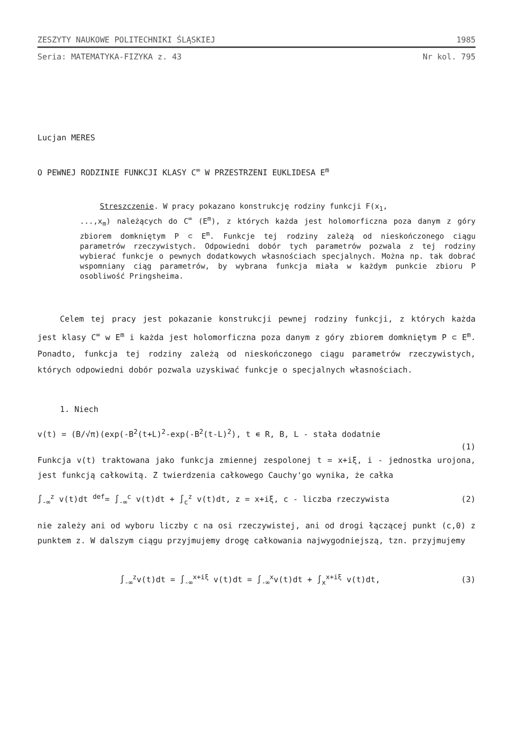ZESZYTY NAUKOWE POLITECHNIKI ŚLĄSKIEJ 1985
Seria: MATEMATYKA-FIZYKA z. 43 Nr kol. 795
Lucjan MERES
O PEWNEJ RODZINIE FUNKCJI KLASY C<sup>∞</sup> W PRZESTRZENI EUKLIDESA E<sup>m</sup>
Streszczenie. W pracy pokazano konstrukcję rodziny funkcji F(x<sub>1</sub>,
...,x<sub>m</sub>) należących do C<sup>∞</sup> (E<sup>m</sup>), z których każda jest holomorficzna poza danym z góry zbiorem domkniętym P ⊂ E<sup>m</sup>. Funkcje tej rodziny zależą od nieskończonego ciągu parametrów rzeczywistych. Odpowiedni dobór tych parametrów pozwala z tej rodziny wybierać funkcje o pewnych dodatkowych własnościach specjalnych. Można np. tak dobrać wspomniany ciąg parametrów, by wybrana funkcja miała w każdym punkcie zbioru P osobliwość Pringsheima.
Celem tej pracy jest pokazanie konstrukcji pewnej rodziny funkcji, z których każda jest klasy C<sup>∞</sup> w E<sup>m</sup> i każda jest holomorficzna poza danym z góry zbiorem domkniętym P ⊂ E<sup>m</sup>. Ponadto, funkcja tej rodziny zależą od nieskończonego ciągu parametrów rzeczywistych, których odpowiedni dobór pozwala uzyskiwać funkcje o specjalnych własnościach.
1. Niech
v(t) = (B/√π)(exp(-B<sup>2</sup>(t+L)<sup>2</sup>-exp(-B<sup>2</sup>(t-L)<sup>2</sup>), t ∊ R, B, L - stała dodatnie
(1)
Funkcja v(t) traktowana jako funkcja zmiennej zespolonej t = x+iξ, i - jednostka urojona, jest funkcją całkowitą. Z twierdzenia całkowego Cauchy'go wynika, że całka
∫<sub>-∞</sub><sup>z</sup> v(t)dt <sup>def</sup>= ∫<sub>-∞</sub><sup>c</sup> v(t)dt + ∫<sub>c</sub><sup>z</sup> v(t)dt, z = x+iξ, c - liczba rzeczywista (2)
nie zależy ani od wyboru liczby c na osi rzeczywistej, ani od drogi łączącej punkt (c,0) z punktem z. W dalszym ciągu przyjmujemy drogę całkowania najwygodniejszą, tzn. przyjmujemy
∫<sub>-∞</sub><sup>z</sup>v(t)dt = ∫<sub>-∞</sub><sup>x+iξ</sup> v(t)dt = ∫<sub>-∞</sub><sup>x</sup>v(t)dt + ∫<sub>x</sub><sup>x+iξ</sup> v(t)dt, (3)